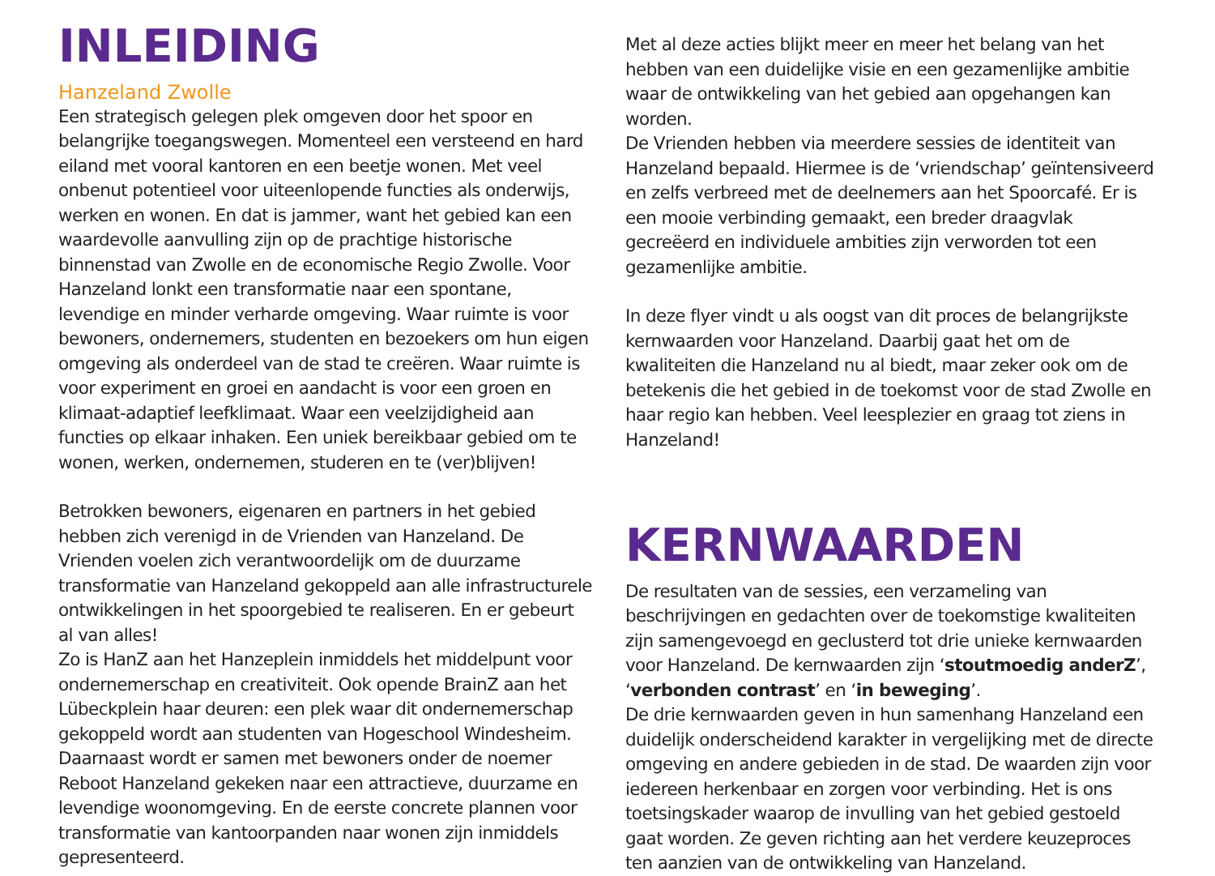INLEIDING
Hanzeland Zwolle
Een strategisch gelegen plek omgeven door het spoor en belangrijke toegangswegen. Momenteel een versteend en hard eiland met vooral kantoren en een beetje wonen. Met veel onbenut potentieel voor uiteenlopende functies als onderwijs, werken en wonen. En dat is jammer, want het gebied kan een waardevolle aanvulling zijn op de prachtige historische binnenstad van Zwolle en de economische Regio Zwolle. Voor Hanzeland lonkt een transformatie naar een spontane, levendige en minder verharde omgeving. Waar ruimte is voor bewoners, ondernemers, studenten en bezoekers om hun eigen omgeving als onderdeel van de stad te creëren. Waar ruimte is voor experiment en groei en aandacht is voor een groen en klimaat-adaptief leefklimaat. Waar een veelzijdigheid aan functies op elkaar inhaken. Een uniek bereikbaar gebied om te wonen, werken, ondernemen, studeren en te (ver)blijven!
Betrokken bewoners, eigenaren en partners in het gebied hebben zich verenigd in de Vrienden van Hanzeland. De Vrienden voelen zich verantwoordelijk om de duurzame transformatie van Hanzeland gekoppeld aan alle infrastructurele ontwikkelingen in het spoorgebied te realiseren. En er gebeurt al van alles!
Zo is HanZ aan het Hanzeplein inmiddels het middelpunt voor ondernemerschap en creativiteit. Ook opende BrainZ aan het Lübeckplein haar deuren: een plek waar dit ondernemerschap gekoppeld wordt aan studenten van Hogeschool Windesheim. Daarnaast wordt er samen met bewoners onder de noemer Reboot Hanzeland gekeken naar een attractieve, duurzame en levendige woonomgeving. En de eerste concrete plannen voor transformatie van kantoorpanden naar wonen zijn inmiddels gepresenteerd.
Met al deze acties blijkt meer en meer het belang van het hebben van een duidelijke visie en een gezamenlijke ambitie waar de ontwikkeling van het gebied aan opgehangen kan worden.
De Vrienden hebben via meerdere sessies de identiteit van Hanzeland bepaald. Hiermee is de ‘vriendschap’ geïntensiveerd en zelfs verbreed met de deelnemers aan het Spoorcafé. Er is een mooie verbinding gemaakt, een breder draagvlak gecreëerd en individuele ambities zijn verworden tot een gezamenlijke ambitie.
In deze flyer vindt u als oogst van dit proces de belangrijkste kernwaarden voor Hanzeland. Daarbij gaat het om de kwaliteiten die Hanzeland nu al biedt, maar zeker ook om de betekenis die het gebied in de toekomst voor de stad Zwolle en haar regio kan hebben. Veel leesplezier en graag tot ziens in Hanzeland!
KERNWAARDEN
De resultaten van de sessies, een verzameling van beschrijvingen en gedachten over de toekomstige kwaliteiten zijn samengevoegd en geclusterd tot drie unieke kernwaarden voor Hanzeland. De kernwaarden zijn ‘stoutmoedig anderZ’, ‘verbonden contrast’ en ‘in beweging’.
De drie kernwaarden geven in hun samenhang Hanzeland een duidelijk onderscheidend karakter in vergelijking met de directe omgeving en andere gebieden in de stad. De waarden zijn voor iedereen herkenbaar en zorgen voor verbinding. Het is ons toetsingskader waarop de invulling van het gebied gestoeld gaat worden. Ze geven richting aan het verdere keuzeproces ten aanzien van de ontwikkeling van Hanzeland.